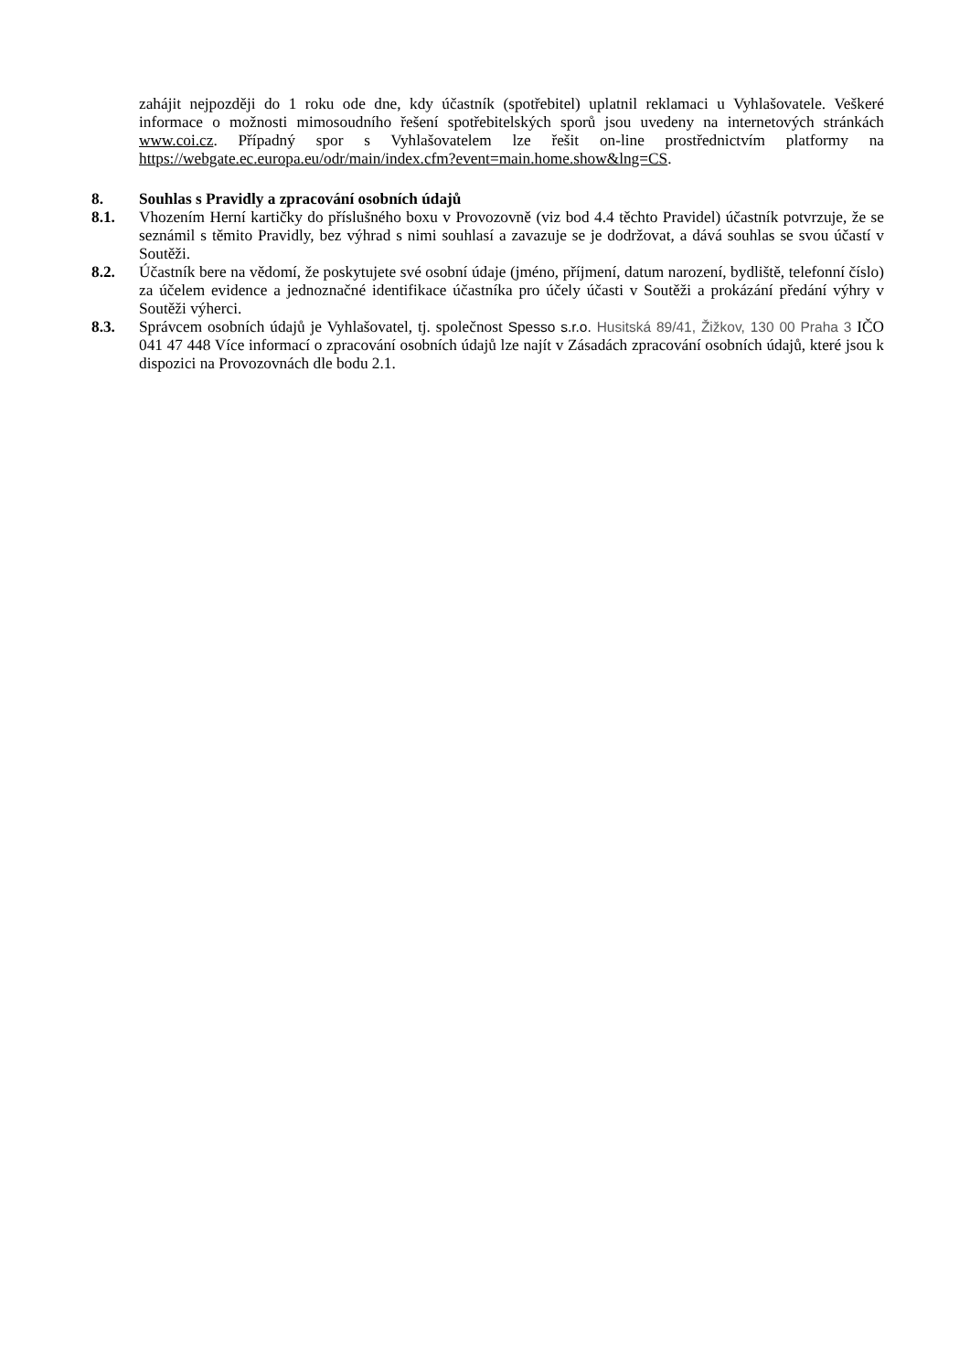zahájit nejpozději do 1 roku ode dne, kdy účastník (spotřebitel) uplatnil reklamaci u Vyhlašovatele. Veškeré informace o možnosti mimosoudního řešení spotřebitelských sporů jsou uvedeny na internetových stránkách www.coi.cz. Případný spor s Vyhlašovatelem lze řešit on-line prostřednictvím platformy na https://webgate.ec.europa.eu/odr/main/index.cfm?event=main.home.show&lng=CS.
8. Souhlas s Pravidly a zpracování osobních údajů
8.1. Vhozením Herní kartičky do příslušného boxu v Provozovně (viz bod 4.4 těchto Pravidel) účastník potvrzuje, že se seznámil s těmito Pravidly, bez výhrad s nimi souhlasí a zavazuje se je dodržovat, a dává souhlas se svou účastí v Soutěži.
8.2. Účastník bere na vědomí, že poskytujete své osobní údaje (jméno, příjmení, datum narození, bydliště, telefonní číslo) za účelem evidence a jednoznačné identifikace účastníka pro účely účasti v Soutěži a prokázání předání výhry v Soutěži výherci.
8.3. Správcem osobních údajů je Vyhlašovatel, tj. společnost Spesso s.r.o. Husitská 89/41, Žižkov, 130 00 Praha 3 IČO 041 47 448 Více informací o zpracování osobních údajů lze najít v Zásadách zpracování osobních údajů, které jsou k dispozici na Provozovnách dle bodu 2.1.